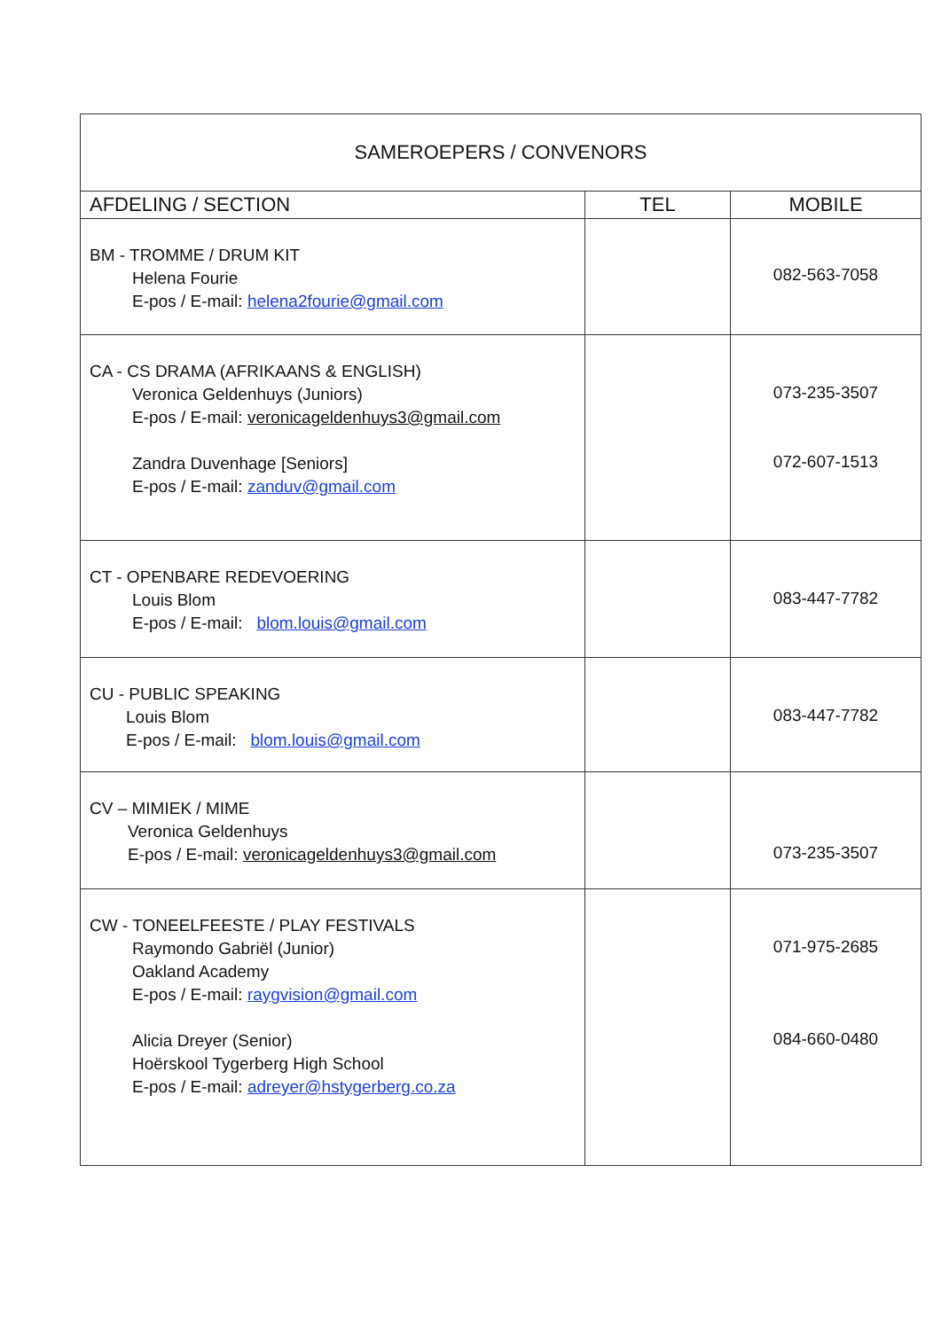| SAMEROEPERS / CONVENORS | | |
| AFDELING / SECTION | TEL | MOBILE |
| BM - TROMME / DRUM KIT Helena Fourie E-pos / E-mail: helena2fourie@gmail.com | | 082-563-7058 |
| CA - CS DRAMA (AFRIKAANS & ENGLISH) Veronica Geldenhuys (Juniors) E-pos / E-mail: veronicageldenhuys3@gmail.com Zandra Duvenhage [Seniors] E-pos / E-mail: zanduv@gmail.com | | 073-235-3507 072-607-1513 |
| CT - OPENBARE REDEVOERING Louis Blom E-pos / E-mail: blom.louis@gmail.com | | 083-447-7782 |
| CU - PUBLIC SPEAKING Louis Blom E-pos / E-mail: blom.louis@gmail.com | | 083-447-7782 |
| CV – MIMIEK / MIME Veronica Geldenhuys E-pos / E-mail: veronicageldenhuys3@gmail.com | | 073-235-3507 |
| CW - TONEELFEESTE / PLAY FESTIVALS Raymondo Gabriël (Junior) Oakland Academy E-pos / E-mail: raygvision@gmail.com Alicia Dreyer (Senior) Hoërskool Tygerberg High School E-pos / E-mail: adreyer@hstygerberg.co.za | | 071-975-2685 084-660-0480 |